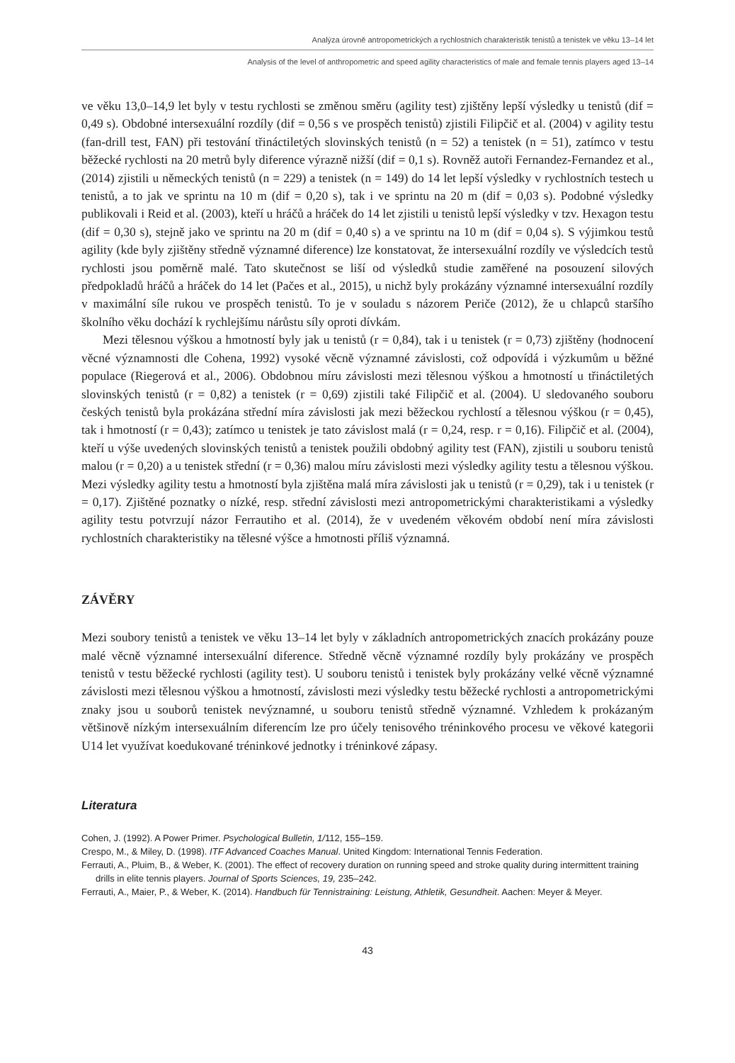Analýza úrovně antropometrických a rychlostních charakteristik tenistů a tenistek ve věku 13–14 let
Analysis of the level of anthropometric and speed agility characteristics of male and female tennis players aged 13–14
ve věku 13,0–14,9 let byly v testu rychlosti se změnou směru (agility test) zjištěny lepší výsledky u tenistů (dif = 0,49 s). Obdobné intersexuální rozdíly (dif = 0,56 s ve prospěch tenistů) zjistili Filipčič et al. (2004) v agility testu (fan-drill test, FAN) při testování třináctiletých slovinských tenistů (n = 52) a tenistek (n = 51), zatímco v testu běžecké rychlosti na 20 metrů byly diference výrazně nižší (dif = 0,1 s). Rovněž autoři Fernandez-Fernandez et al., (2014) zjistili u německých tenistů (n = 229) a tenistek (n = 149) do 14 let lepší výsledky v rychlostních testech u tenistů, a to jak ve sprintu na 10 m (dif = 0,20 s), tak i ve sprintu na 20 m (dif = 0,03 s). Podobné výsledky publikovali i Reid et al. (2003), kteří u hráčů a hráček do 14 let zjistili u tenistů lepší výsledky v tzv. Hexagon testu (dif = 0,30 s), stejně jako ve sprintu na 20 m (dif = 0,40 s) a ve sprintu na 10 m (dif = 0,04 s). S výjimkou testů agility (kde byly zjištěny středně významné diference) lze konstatovat, že intersexuální rozdíly ve výsledcích testů rychlosti jsou poměrně malé. Tato skutečnost se liší od výsledků studie zaměřené na posouzení silových předpokladů hráčů a hráček do 14 let (Pačes et al., 2015), u nichž byly prokázány významné intersexuální rozdíly v maximální síle rukou ve prospěch tenistů. To je v souladu s názorem Periče (2012), že u chlapců staršího školního věku dochází k rychlejšímu nárůstu síly oproti dívkám.
Mezi tělesnou výškou a hmotností byly jak u tenistů (r = 0,84), tak i u tenistek (r = 0,73) zjištěny (hodnocení věcné významnosti dle Cohena, 1992) vysoké věcně významné závislosti, což odpovídá i výzkumům u běžné populace (Riegerová et al., 2006). Obdobnou míru závislosti mezi tělesnou výškou a hmotností u třináctiletých slovinských tenistů (r = 0,82) a tenistek (r = 0,69) zjistili také Filipčič et al. (2004). U sledovaného souboru českých tenistů byla prokázána střední míra závislosti jak mezi běžeckou rychlostí a tělesnou výškou (r = 0,45), tak i hmotností (r = 0,43); zatímco u tenistek je tato závislost malá (r = 0,24, resp. r = 0,16). Filipčič et al. (2004), kteří u výše uvedených slovinských tenistů a tenistek použili obdobný agility test (FAN), zjistili u souboru tenistů malou (r = 0,20) a u tenistek střední (r = 0,36) malou míru závislosti mezi výsledky agility testu a tělesnou výškou. Mezi výsledky agility testu a hmotností byla zjištěna malá míra závislosti jak u tenistů (r = 0,29), tak i u tenistek (r = 0,17). Zjištěné poznatky o nízké, resp. střední závislosti mezi antropometrickými charakteristikami a výsledky agility testu potvrzují názor Ferrautiho et al. (2014), že v uvedeném věkovém období není míra závislosti rychlostních charakteristiky na tělesné výšce a hmotnosti příliš významná.
ZÁVĚRY
Mezi soubory tenistů a tenistek ve věku 13–14 let byly v základních antropometrických znacích prokázány pouze malé věcně významné intersexuální diference. Středně věcně významné rozdíly byly prokázány ve prospěch tenistů v testu běžecké rychlosti (agility test). U souboru tenistů i tenistek byly prokázány velké věcně významné závislosti mezi tělesnou výškou a hmotností, závislosti mezi výsledky testu běžecké rychlosti a antropometrickými znaky jsou u souborů tenistek nevýznamné, u souboru tenistů středně významné. Vzhledem k prokázaným většinově nízkým intersexuálním diferencím lze pro účely tenisového tréninkového procesu ve věkové kategorii U14 let využívat koedukované tréninkové jednotky i tréninkové zápasy.
Literatura
Cohen, J. (1992). A Power Primer. Psychological Bulletin, 1/112, 155–159.
Crespo, M., & Miley, D. (1998). ITF Advanced Coaches Manual. United Kingdom: International Tennis Federation.
Ferrauti, A., Pluim, B., & Weber, K. (2001). The effect of recovery duration on running speed and stroke quality during intermittent training drills in elite tennis players. Journal of Sports Sciences, 19, 235–242.
Ferrauti, A., Maier, P., & Weber, K. (2014). Handbuch für Tennistraining: Leistung, Athletik, Gesundheit. Aachen: Meyer & Meyer.
43